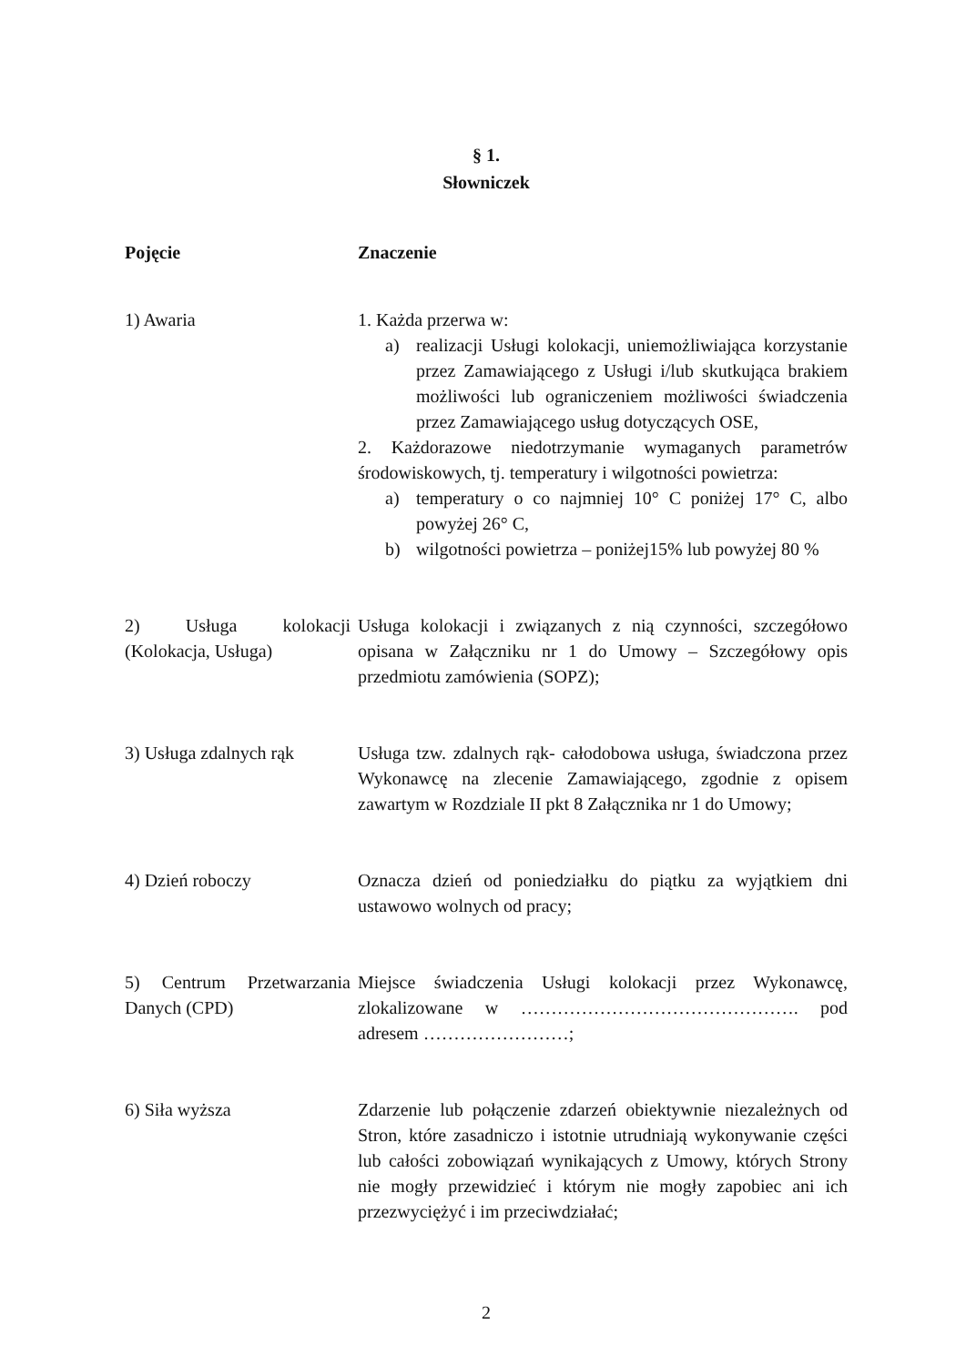§ 1.
Słowniczek
| Pojęcie | Znaczenie |
| --- | --- |
| 1) Awaria | 1. Każda przerwa w: a) realizacji Usługi kolokacji, uniemożliwiająca korzystanie przez Zamawiającego z Usługi i/lub skutkująca brakiem możliwości lub ograniczeniem możliwości świadczenia przez Zamawiającego usług dotyczących OSE, 2. Każdorazowe niedotrzymanie wymaganych parametrów środowiskowych, tj. temperatury i wilgotności powietrza: a) temperatury o co najmniej 10° C poniżej 17° C, albo powyżej 26° C, b) wilgotności powietrza – poniżej15% lub powyżej 80 % |
| 2) Usługa kolokacji (Kolokacja, Usługa) | Usługa kolokacji i związanych z nią czynności, szczegółowo opisana w Załączniku nr 1 do Umowy – Szczegółowy opis przedmiotu zamówienia (SOPZ); |
| 3) Usługa zdalnych rąk | Usługa tzw. zdalnych rąk- całodobowa usługa, świadczona przez Wykonawcę na zlecenie Zamawiającego, zgodnie z opisem zawartym w Rozdziale II pkt 8 Załącznika nr 1 do Umowy; |
| 4) Dzień roboczy | Oznacza dzień od poniedziałku do piątku za wyjątkiem dni ustawowo wolnych od pracy; |
| 5) Centrum Przetwarzania Danych (CPD) | Miejsce świadczenia Usługi kolokacji przez Wykonawcę, zlokalizowane w ………………………………………. pod adresem ……………………; |
| 6) Siła wyższa | Zdarzenie lub połączenie zdarzeń obiektywnie niezależnych od Stron, które zasadniczo i istotnie utrudniają wykonywanie części lub całości zobowiązań wynikających z Umowy, których Strony nie mogły przewidzieć i którym nie mogły zapobiec ani ich przezwyciężyć i im przeciwdziałać; |
2